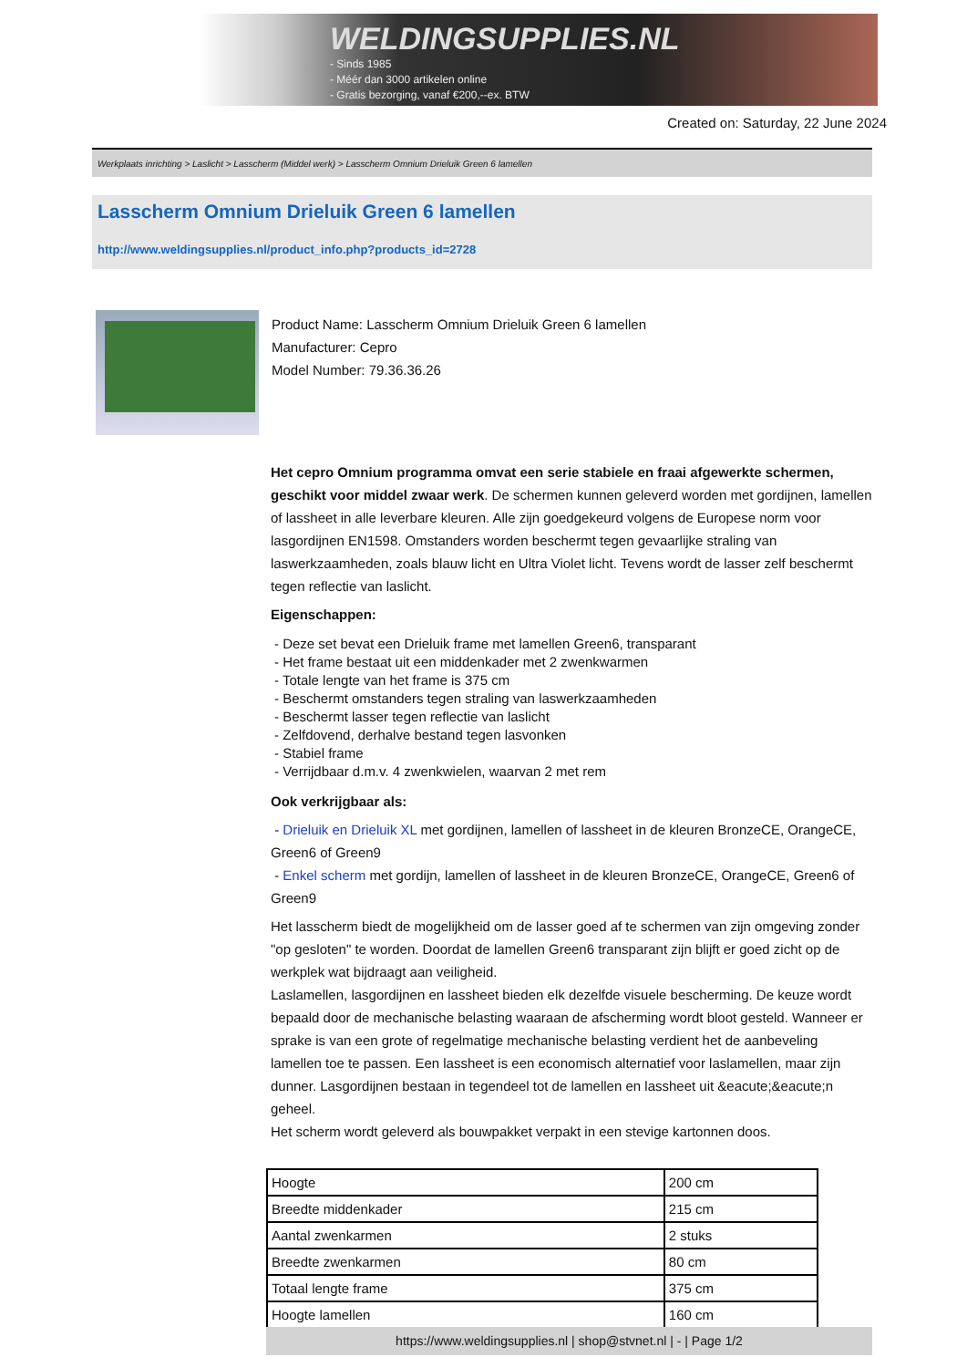WELDINGSUPPLIES.NL
- Sinds 1985
- Méér dan 3000 artikelen online
- Gratis bezorging, vanaf €200,--ex. BTW
Created on: Saturday, 22 June 2024
Werkplaats inrichting > Laslicht > Lasscherm (Middel werk) > Lasscherm Omnium Drieluik Green 6 lamellen
Lasscherm Omnium Drieluik Green 6 lamellen
http://www.weldingsupplies.nl/product_info.php?products_id=2728
Product Name: Lasscherm Omnium Drieluik Green 6 lamellen
Manufacturer: Cepro
Model Number: 79.36.36.26
Het cepro Omnium programma omvat een serie stabiele en fraai afgewerkte schermen, geschikt voor middel zwaar werk. De schermen kunnen geleverd worden met gordijnen, lamellen of lassheet in alle leverbare kleuren. Alle zijn goedgekeurd volgens de Europese norm voor lasgordijnen EN1598. Omstanders worden beschermt tegen gevaarlijke straling van laswerkzaamheden, zoals blauw licht en Ultra Violet licht. Tevens wordt de lasser zelf beschermt tegen reflectie van laslicht.
Eigenschappen:
- Deze set bevat een Drieluik frame met lamellen Green6, transparant
- Het frame bestaat uit een middenkader met 2 zwenkwarmen
- Totale lengte van het frame is 375 cm
- Beschermt omstanders tegen straling van laswerkzaamheden
- Beschermt lasser tegen reflectie van laslicht
- Zelfdovend, derhalve bestand tegen lasvonken
- Stabiel frame
- Verrijdbaar d.m.v. 4 zwenkwielen, waarvan 2 met rem
Ook verkrijgbaar als:
- Drieluik en Drieluik XL met gordijnen, lamellen of lassheet in de kleuren BronzeCE, OrangeCE, Green6 of Green9
- Enkel scherm met gordijn, lamellen of lassheet in de kleuren BronzeCE, OrangeCE, Green6 of Green9
Het lasscherm biedt de mogelijkheid om de lasser goed af te schermen van zijn omgeving zonder "op gesloten" te worden. Doordat de lamellen Green6 transparant zijn blijft er goed zicht op de werkplek wat bijdraagt aan veiligheid.
Laslamellen, lasgordijnen en lassheet bieden elk dezelfde visuele bescherming. De keuze wordt bepaald door de mechanische belasting waaraan de afscherming wordt bloot gesteld. Wanneer er sprake is van een grote of regelmatige mechanische belasting verdient het de aanbeveling lamellen toe te passen. Een lassheet is een economisch alternatief voor laslamellen, maar zijn dunner. Lasgordijnen bestaan in tegendeel tot de lamellen en lassheet uit &eacute;&eacute;n geheel.
Het scherm wordt geleverd als bouwpakket verpakt in een stevige kartonnen doos.
| Hoogte | 200 cm |
| Breedte middenkader | 215 cm |
| Aantal zwenkarmen | 2 stuks |
| Breedte zwenkarmen | 80 cm |
| Totaal lengte frame | 375 cm |
| Hoogte lamellen | 160 cm |
https://www.weldingsupplies.nl | shop@stvnet.nl | - | Page 1/2